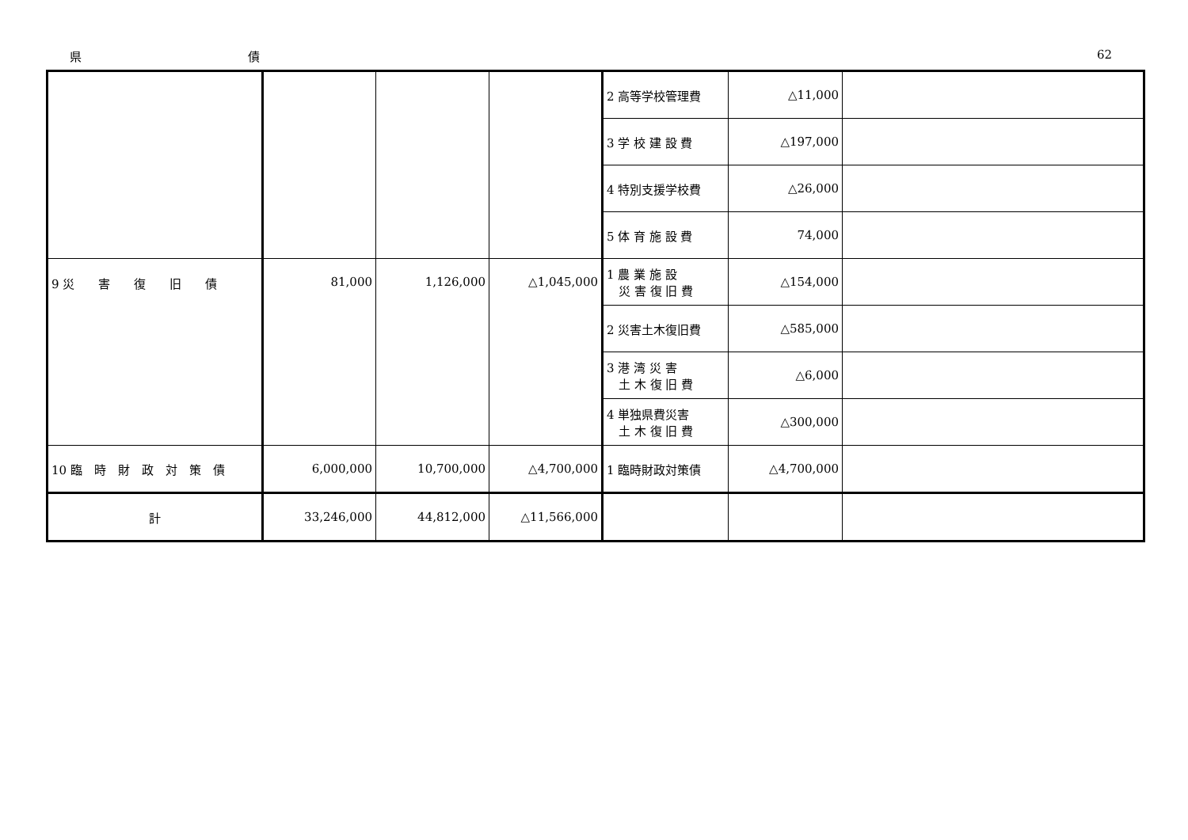県 債 62
| | | | | 2 高等学校管理費 | △11,000 | |
| | | | | 3 学 校 建 設 費 | △197,000 | |
| | | | | 4 特別支援学校費 | △26,000 | |
| | | | | 5 体 育 施 設 費 | 74,000 | |
| 9 災 害 復 旧 債 | 81,000 | 1,126,000 | △1,045,000 | 1 農 業 施 設 災 害 復 旧 費 | △154,000 | |
| | | | | 2 災害土木復旧費 | △585,000 | |
| | | | | 3 港 湾 災 害 土 木 復 旧 費 | △6,000 | |
| | | | | 4 単独県費災害 土 木 復 旧 費 | △300,000 | |
| 10 臨 時 財 政 対 策 債 | 6,000,000 | 10,700,000 | △4,700,000 | 1 臨時財政対策債 | △4,700,000 | |
| 計 | 33,246,000 | 44,812,000 | △11,566,000 | | | |